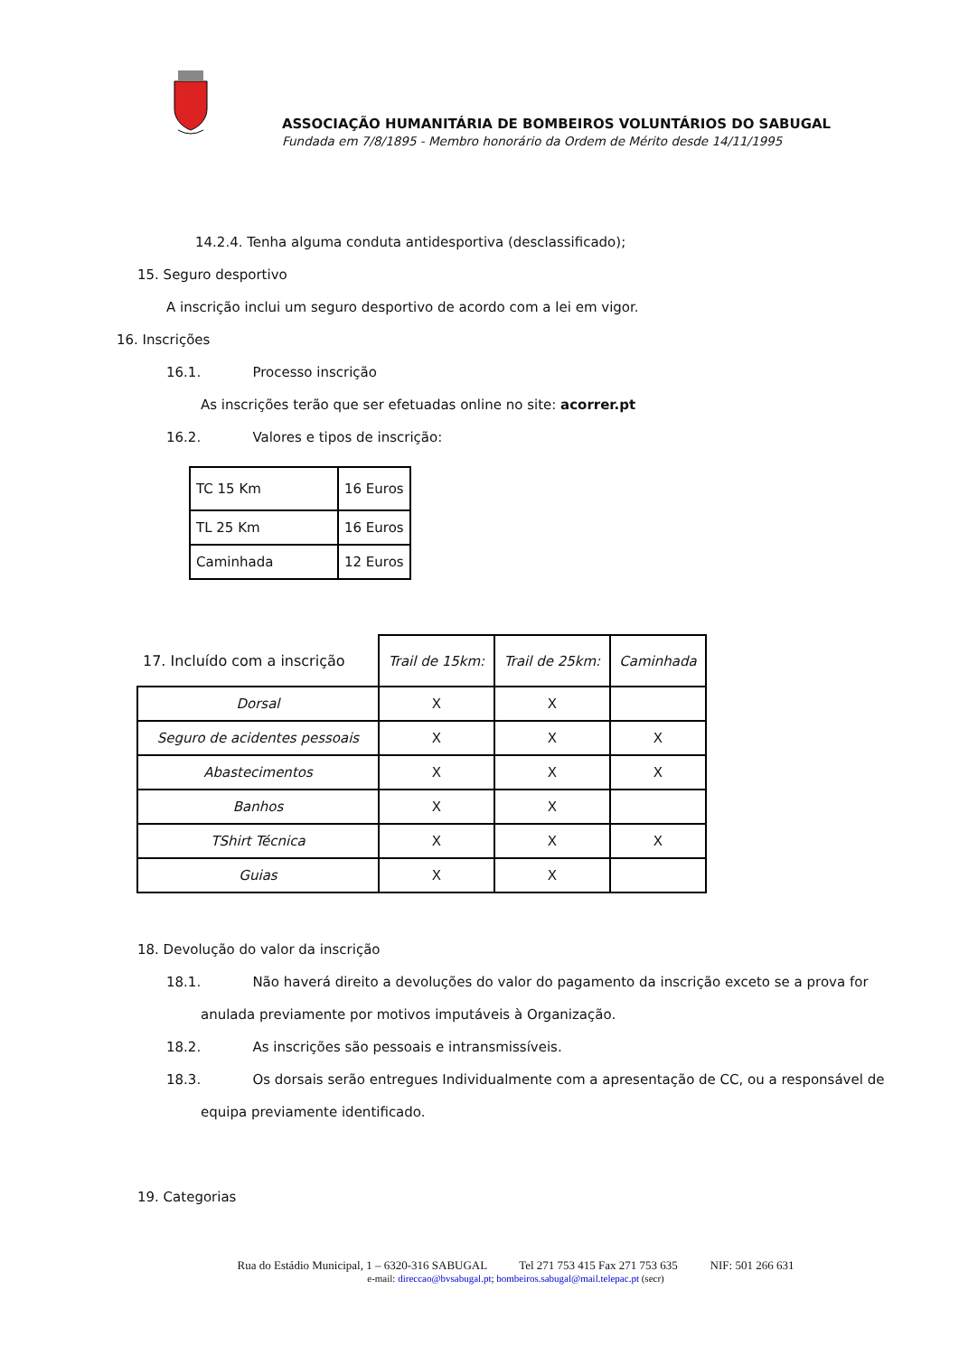ASSOCIAÇÃO HUMANITÁRIA DE BOMBEIROS VOLUNTÁRIOS DO SABUGAL
Fundada em 7/8/1895 - Membro honorário da Ordem de Mérito desde 14/11/1995
14.2.4. Tenha alguma conduta antidesportiva (desclassificado);
15. Seguro desportivo
A inscrição inclui um seguro desportivo de acordo com a lei em vigor.
16. Inscrições
16.1. Processo inscrição
As inscrições terão que ser efetuadas online no site: acorrer.pt
16.2. Valores e tipos de inscrição:
| TC 15 Km | 16 Euros |
| TL 25 Km | 16 Euros |
| Caminhada | 12 Euros |
| 17. Incluído com a inscrição | Trail de 15km: | Trail de 25km: | Caminhada |
| Dorsal | X | X | |
| Seguro de acidentes pessoais | X | X | X |
| Abastecimentos | X | X | X |
| Banhos | X | X | |
| TShirt Técnica | X | X | X |
| Guias | X | X | |
18. Devolução do valor da inscrição
18.1. Não haverá direito a devoluções do valor do pagamento da inscrição exceto se a prova for
anulada previamente por motivos imputáveis à Organização.
18.2. As inscrições são pessoais e intransmissíveis.
18.3. Os dorsais serão entregues Individualmente com a apresentação de CC, ou a responsável de
equipa previamente identificado.
19. Categorias
Rua do Estádio Municipal, 1 – 6320-316 SABUGAL Tel 271 753 415 Fax 271 753 635 NIF: 501 266 631
e-mail: direccao@bvsabugal.pt; bombeiros.sabugal@mail.telepac.pt (secr)